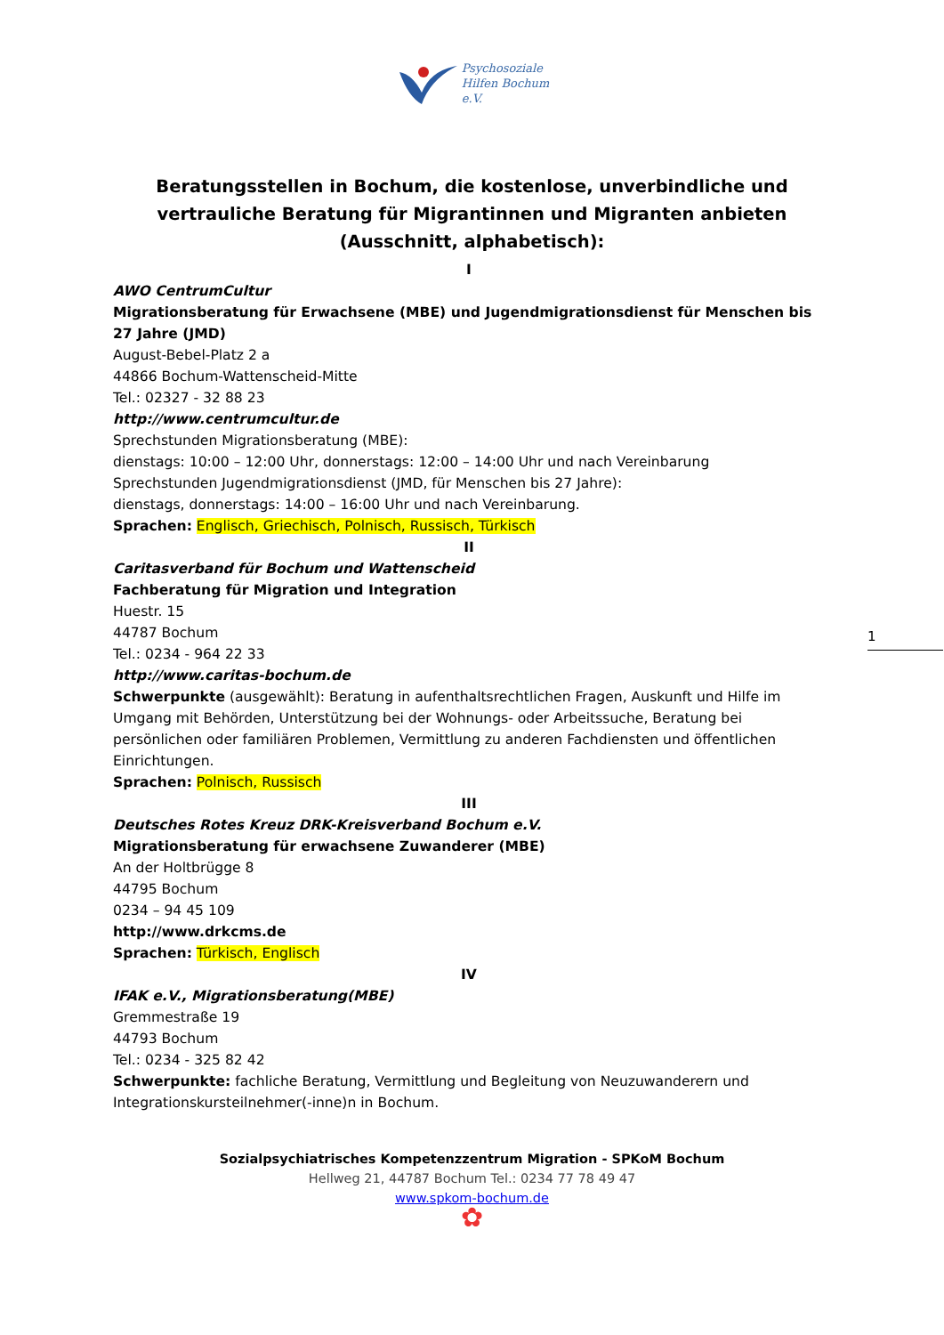Psychosoziale
Hilfen Bochum
e.V.
Beratungsstellen in Bochum, die kostenlose, unverbindliche und vertrauliche Beratung für Migrantinnen und Migranten anbieten
(Ausschnitt, alphabetisch):
I
AWO CentrumCultur
Migrationsberatung für Erwachsene (MBE) und Jugendmigrationsdienst für Menschen bis 27 Jahre (JMD)
August-Bebel-Platz 2 a
44866 Bochum-Wattenscheid-Mitte
Tel.: 02327 - 32 88 23
http://www.centrumcultur.de
Sprechstunden Migrationsberatung (MBE):
dienstags: 10:00 – 12:00 Uhr, donnerstags: 12:00 – 14:00 Uhr und nach Vereinbarung
Sprechstunden Jugendmigrationsdienst (JMD, für Menschen bis 27 Jahre):
dienstags, donnerstags: 14:00 – 16:00 Uhr und nach Vereinbarung.
Sprachen: Englisch, Griechisch, Polnisch, Russisch, Türkisch
II
Caritasverband für Bochum und Wattenscheid
Fachberatung für Migration und Integration
Huestr. 15
44787 Bochum
Tel.: 0234 - 964 22 33
http://www.caritas-bochum.de
Schwerpunkte (ausgewählt): Beratung in aufenthaltsrechtlichen Fragen, Auskunft und Hilfe im Umgang mit Behörden, Unterstützung bei der Wohnungs- oder Arbeitssuche, Beratung bei persönlichen oder familiären Problemen, Vermittlung zu anderen Fachdiensten und öffentlichen Einrichtungen.
Sprachen: Polnisch, Russisch
III
Deutsches Rotes Kreuz DRK-Kreisverband Bochum e.V.
Migrationsberatung für erwachsene Zuwanderer (MBE)
An der Holtbrügge 8
44795 Bochum
0234 – 94 45 109
http://www.drkcms.de
Sprachen: Türkisch, Englisch
IV
IFAK e.V., Migrationsberatung(MBE)
Gremmestraße 19
44793 Bochum
Tel.: 0234 - 325 82 42
Schwerpunkte: fachliche Beratung, Vermittlung und Begleitung von Neuzuwanderern und Integrationskursteilnehmer(-inne)n in Bochum.
1
Sozialpsychiatrisches Kompetenzzentrum Migration - SPKoM Bochum
Hellweg 21, 44787 Bochum Tel.: 0234 77 78 49 47
www.spkom-bochum.de
✿